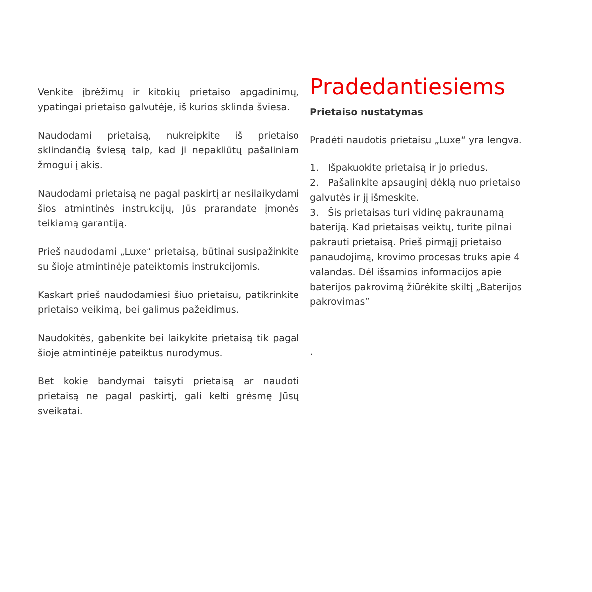Venkite įbrėžimų ir kitokių prietaiso apgadinimų, ypatingai prietaiso galvutėje, iš kurios sklinda šviesa.
Naudodami prietaisą, nukreipkite iš prietaiso sklindančią šviesą taip, kad ji nepakliūtų pašaliniam žmogui į akis.
Naudodami prietaisą ne pagal paskirtį ar nesilaikydami šios atmintinės instrukcijų, Jūs prarandate įmonės teikiamą garantiją.
Prieš naudodami „Luxe“ prietaisą, būtinai susipažinkite su šioje atmintinėje pateiktomis instrukcijomis.
Kaskart prieš naudodamiesi šiuo prietaisu, patikrinkite prietaiso veikimą, bei galimus pažeidimus.
Naudokitės, gabenkite bei laikykite prietaisą tik pagal šioje atmintinėje pateiktus nurodymus.
Bet kokie bandymai taisyti prietaisą ar naudoti prietaisą ne pagal paskirtį, gali kelti grėsmę Jūsų sveikatai.
Pradedantiesiems
Prietaiso nustatymas
Pradėti naudotis prietaisu „Luxe“ yra lengva.
1. Išpakuokite prietaisą ir jo priedus.
2. Pašalinkite apsauginį dėklą nuo prietaiso galvutės ir jį išmeskite.
3. Šis prietaisas turi vidinę pakraunamą bateriją. Kad prietaisas veiktų, turite pilnai pakrauti prietaisą. Prieš pirmąjį prietaiso panaudojimą, krovimo procesas truks apie 4 valandas. Dėl išsamios informacijos apie baterijos pakrovimą žiūrėkite skiltį „Baterijos pakrovimas”
.